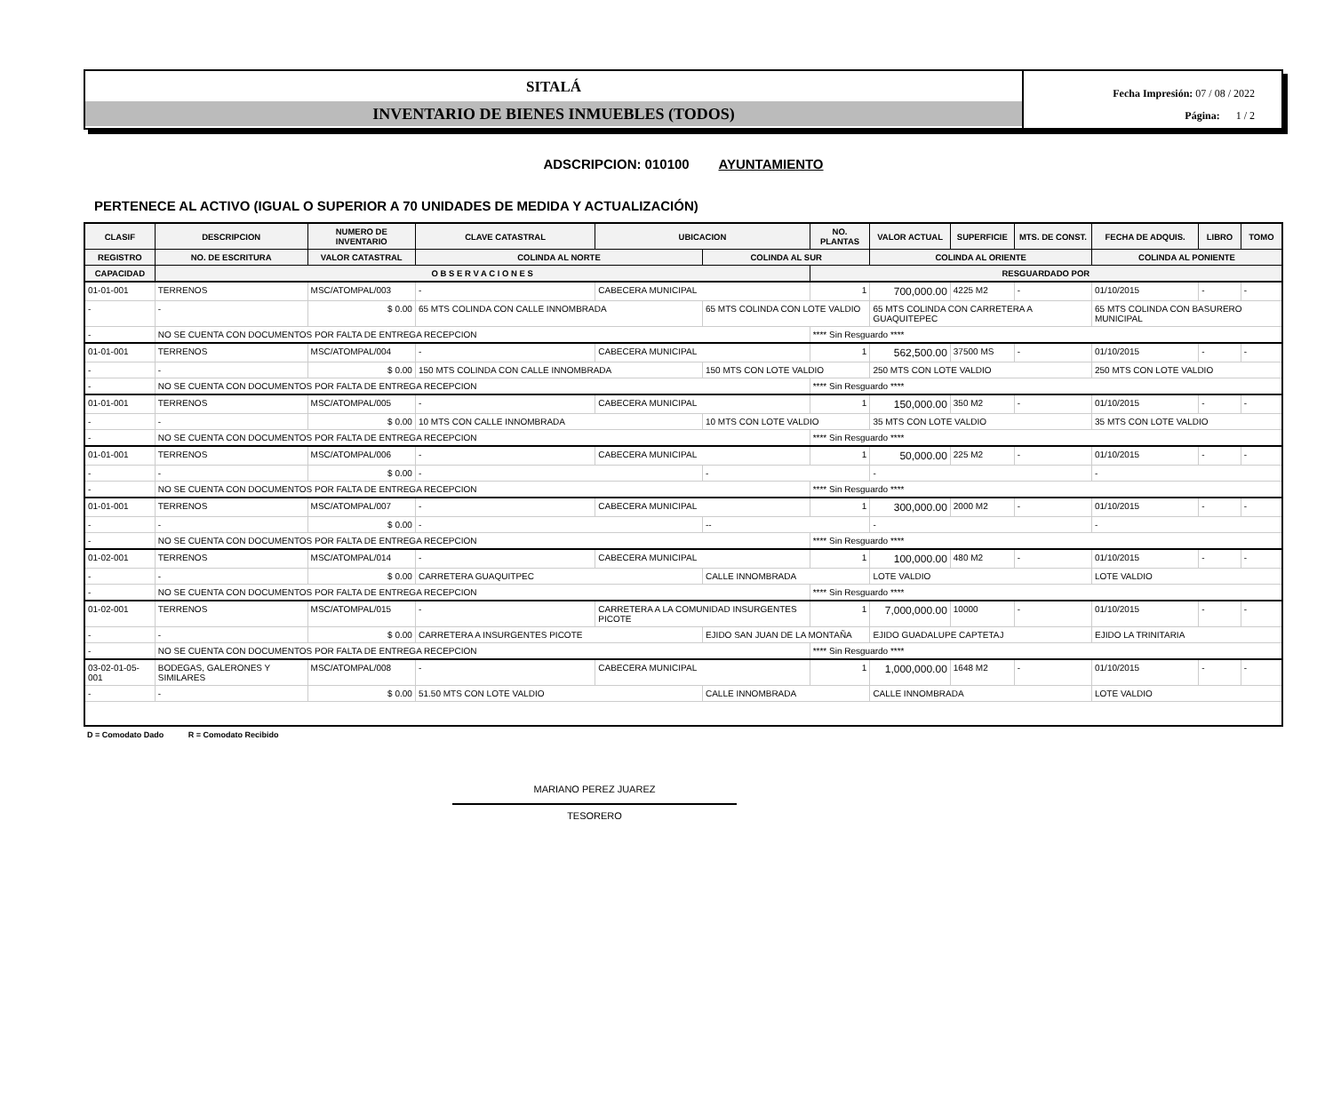SITALÁ
INVENTARIO DE BIENES INMUEBLES (TODOS)
Fecha Impresión: 07 / 08 / 2022
Página: 1 / 2
ADSCRIPCION: 010100 AYUNTAMIENTO
PERTENECE AL ACTIVO (IGUAL O SUPERIOR A 70 UNIDADES DE MEDIDA Y ACTUALIZACIÓN)
| CLASIF | DESCRIPCION | | NUMERO DE INVENTARIO | CLAVE CATASTRAL | UBICACION | | NO. PLANTAS | VALOR ACTUAL | SUPERFICIE | MTS. DE CONST. | FECHA DE ADQUIS. | LIBRO | TOMO |
| --- | --- | --- | --- | --- | --- | --- | --- | --- | --- | --- | --- | --- | --- |
| REGISTRO | NO. DE ESCRITURA | VALOR CATASTRAL | | COLINDA AL NORTE | | COLINDA AL SUR | | COLINDA AL ORIENTE | | | COLINDA AL PONIENTE | | |
| CAPACIDAD | O B S E R V A C I O N E S | | | | | | RESGUARDADO POR | | | | | | |
| 01-01-001 | TERRENOS | | MSC/ATOMPAL/003 | - | CABECERA MUNICIPAL | | 1 | 700,000.00 | 4225 M2 | - | 01/10/2015 | - | - |
| - | - | $ 0.00 | | 65 MTS COLINDA CON CALLE INNOMBRADA | | 65 MTS COLINDA CON LOTE VALDIO | | 65 MTS COLINDA CON CARRETERA A GUAQUITEPEC | | | 65 MTS COLINDA CON BASURERO MUNICIPAL | | |
| - | NO SE CUENTA CON DOCUMENTOS POR FALTA DE ENTREGA RECEPCION | | | | | | **** Sin Resguardo **** | | | | | | |
| 01-01-001 | TERRENOS | | MSC/ATOMPAL/004 | - | CABECERA MUNICIPAL | | 1 | 562,500.00 | 37500 MS | - | 01/10/2015 | - | - |
| - | - | $ 0.00 | | 150 MTS COLINDA CON CALLE INNOMBRADA | | 150 MTS CON LOTE VALDIO | | 250 MTS CON LOTE VALDIO | | | 250 MTS CON LOTE VALDIO | | |
| - | NO SE CUENTA CON DOCUMENTOS POR FALTA DE ENTREGA RECEPCION | | | | | | **** Sin Resguardo **** | | | | | | |
| 01-01-001 | TERRENOS | | MSC/ATOMPAL/005 | - | CABECERA MUNICIPAL | | 1 | 150,000.00 | 350 M2 | - | 01/10/2015 | - | - |
| - | - | $ 0.00 | | 10 MTS CON CALLE INNOMBRADA | | 10 MTS CON LOTE VALDIO | | 35 MTS CON LOTE VALDIO | | | 35 MTS CON LOTE VALDIO | | |
| - | NO SE CUENTA CON DOCUMENTOS POR FALTA DE ENTREGA RECEPCION | | | | | | **** Sin Resguardo **** | | | | | | |
| 01-01-001 | TERRENOS | | MSC/ATOMPAL/006 | - | CABECERA MUNICIPAL | | 1 | 50,000.00 | 225 M2 | - | 01/10/2015 | - | - |
| - | - | $ 0.00 | | - | | - | | - | | | - | | |
| - | NO SE CUENTA CON DOCUMENTOS POR FALTA DE ENTREGA RECEPCION | | | | | | **** Sin Resguardo **** | | | | | | |
| 01-01-001 | TERRENOS | | MSC/ATOMPAL/007 | - | CABECERA MUNICIPAL | | 1 | 300,000.00 | 2000 M2 | - | 01/10/2015 | - | - |
| - | - | $ 0.00 | | - | | -- | | - | | | - | | |
| - | NO SE CUENTA CON DOCUMENTOS POR FALTA DE ENTREGA RECEPCION | | | | | | **** Sin Resguardo **** | | | | | | |
| 01-02-001 | TERRENOS | | MSC/ATOMPAL/014 | - | CABECERA MUNICIPAL | | 1 | 100,000.00 | 480 M2 | - | 01/10/2015 | - | - |
| - | - | $ 0.00 | | CARRETERA GUAQUITPEC | | CALLE INNOMBRADA | | LOTE VALDIO | | | LOTE VALDIO | | |
| - | NO SE CUENTA CON DOCUMENTOS POR FALTA DE ENTREGA RECEPCION | | | | | | **** Sin Resguardo **** | | | | | | |
| 01-02-001 | TERRENOS | | MSC/ATOMPAL/015 | - | CARRETERA A LA COMUNIDAD INSURGENTES PICOTE | | 1 | 7,000,000.00 | 10000 | - | 01/10/2015 | - | - |
| - | - | $ 0.00 | | CARRETERA A INSURGENTES PICOTE | | EJIDO SAN JUAN DE LA MONTAÑA | | EJIDO GUADALUPE CAPTETAJ | | | EJIDO LA TRINITARIA | | |
| - | NO SE CUENTA CON DOCUMENTOS POR FALTA DE ENTREGA RECEPCION | | | | | | **** Sin Resguardo **** | | | | | | |
| 03-02-01-05-001 | BODEGAS, GALERONES Y SIMILARES | | MSC/ATOMPAL/008 | - | CABECERA MUNICIPAL | | 1 | 1,000,000.00 | 1648 M2 | - | 01/10/2015 | - | - |
| - | - | $ 0.00 | | 51.50 MTS CON LOTE VALDIO | | CALLE INNOMBRADA | | CALLE INNOMBRADA | | | LOTE VALDIO | | |
D = Comodato Dado R = Comodato Recibido
MARIANO PEREZ JUAREZ
TESORERO